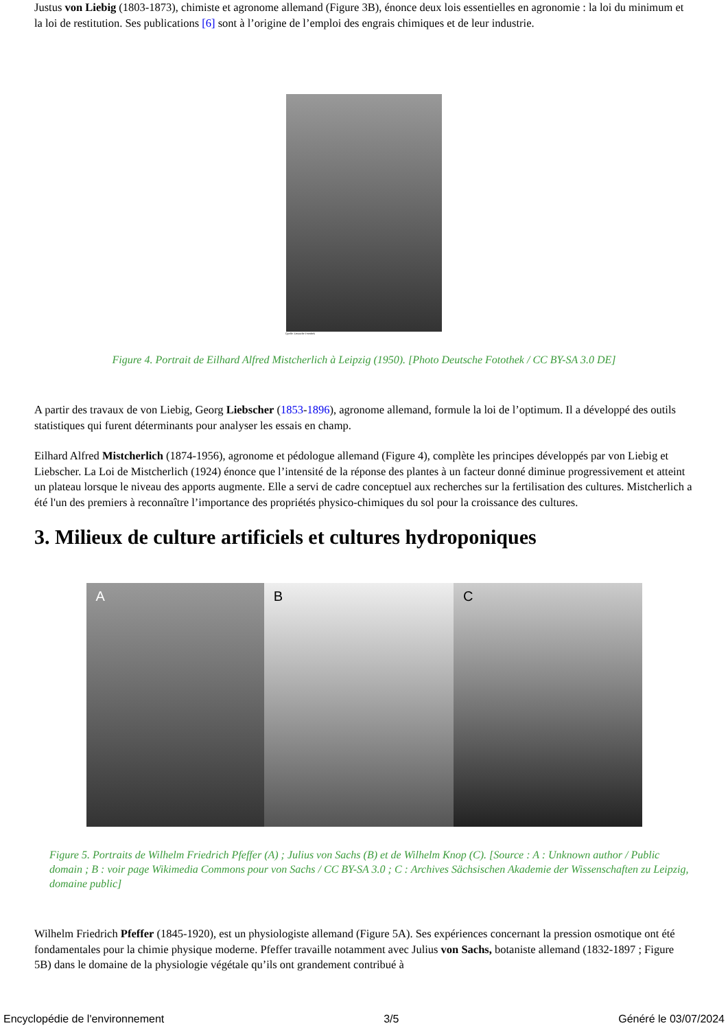Justus von Liebig (1803-1873), chimiste et agronome allemand (Figure 3B), énonce deux lois essentielles en agronomie : la loi du minimum et la loi de restitution. Ses publications [6] sont à l’origine de l’emploi des engrais chimiques et de leur industrie.
Quelle: Deutsche Fotothek
Figure 4. Portrait de Eilhard Alfred Mistcherlich à Leipzig (1950). [Photo Deutsche Fotothek / CC BY-SA 3.0 DE]
A partir des travaux de von Liebig, Georg Liebscher (1853-1896), agronome allemand, formule la loi de l’optimum. Il a développé des outils statistiques qui furent déterminants pour analyser les essais en champ.
Eilhard Alfred Mistcherlich (1874-1956), agronome et pédologue allemand (Figure 4), complète les principes développés par von Liebig et Liebscher. La Loi de Mistcherlich (1924) énonce que l’intensité de la réponse des plantes à un facteur donné diminue progressivement et atteint un plateau lorsque le niveau des apports augmente. Elle a servi de cadre conceptuel aux recherches sur la fertilisation des cultures. Mistcherlich a été l'un des premiers à reconnaître l’importance des propriétés physico-chimiques du sol pour la croissance des cultures.
3. Milieux de culture artificiels et cultures hydroponiques
A B C
Figure 5. Portraits de Wilhelm Friedrich Pfeffer (A) ; Julius von Sachs (B) et de Wilhelm Knop (C). [Source : A : Unknown author / Public domain ; B : voir page Wikimedia Commons pour von Sachs / CC BY-SA 3.0 ; C : Archives Sächsischen Akademie der Wissenschaften zu Leipzig, domaine public]
Wilhelm Friedrich Pfeffer (1845-1920), est un physiologiste allemand (Figure 5A). Ses expériences concernant la pression osmotique ont été fondamentales pour la chimie physique moderne. Pfeffer travaille notamment avec Julius von Sachs, botaniste allemand (1832-1897 ; Figure 5B) dans le domaine de la physiologie végétale qu’ils ont grandement contribué à
Encyclopédie de l'environnement 3/5 Généré le 03/07/2024